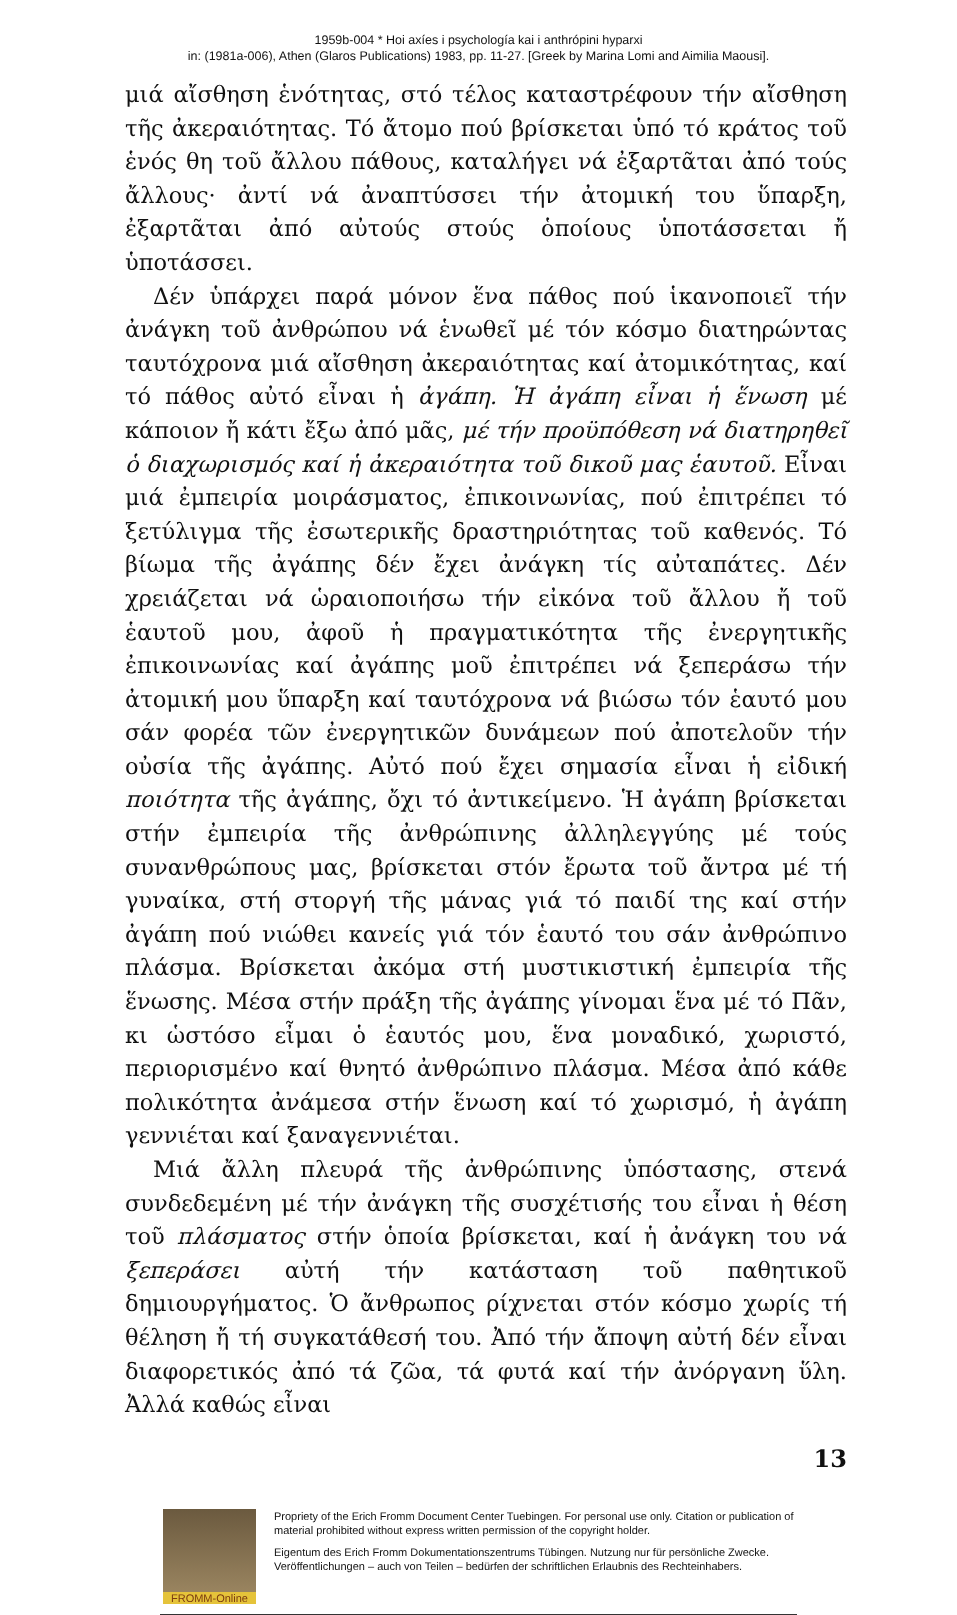1959b-004 * Hoi axíes i psychología kai i anthrópini hyparxi
in: (1981a-006), Athen (Glaros Publications) 1983, pp. 11-27. [Greek by Marina Lomi and Aimilia Maousi].
μιά αἴσθηση ἑνότητας, στό τέλος καταστρέφουν τήν αἴσθηση τῆς ἀκεραιότητας. Τό ἄτομο πού βρίσκεται ὑπό τό κράτος τοῦ ἑνός θη τοῦ ἄλλου πάθους, καταλήγει νά ἐξαρτᾶται ἀπό τούς ἄλλους· ἀντί νά ἀναπτύσσει τήν ἀτομική του ὕπαρξη, ἐξαρτᾶται ἀπό αὐτούς στούς ὁποίους ὑποτάσσεται ἤ ὑποτάσσει.
Δέν ὑπάρχει παρά μόνον ἕνα πάθος πού ἱκανοποιεῖ τήν ἀνάγκη τοῦ ἀνθρώπου νά ἑνωθεῖ μέ τόν κόσμο διατηρώντας ταυτόχρονα μιά αἴσθηση ἀκεραιότητας καί ἀτομικότητας, καί τό πάθος αὐτό εἶναι ἡ ἀγάπη. Ἡ ἀγάπη εἶναι ἡ ἕνωση μέ κάποιον ἤ κάτι ἔξω ἀπό μᾶς, μέ τήν προϋπόθεση νά διατηρηθεῖ ὁ διαχωρισμός καί ἡ ἀκεραιότητα τοῦ δικοῦ μας ἑαυτοῦ. Εἶναι μιά ἐμπειρία μοιράσματος, ἐπικοινωνίας, πού ἐπιτρέπει τό ξετύλιγμα τῆς ἐσωτερικῆς δραστηριότητας τοῦ καθενός. Τό βίωμα τῆς ἀγάπης δέν ἔχει ἀνάγκη τίς αὐταπάτες. Δέν χρειάζεται νά ὡραιοποιήσω τήν εἰκόνα τοῦ ἄλλου ἤ τοῦ ἑαυτοῦ μου, ἀφοῦ ἡ πραγματικότητα τῆς ἐνεργητικῆς ἐπικοινωνίας καί ἀγάπης μοῦ ἐπιτρέπει νά ξεπεράσω τήν ἀτομική μου ὕπαρξη καί ταυτόχρονα νά βιώσω τόν ἑαυτό μου σάν φορέα τῶν ἐνεργητικῶν δυνάμεων πού ἀποτελοῦν τήν οὐσία τῆς ἀγάπης. Αὐτό πού ἔχει σημασία εἶναι ἡ εἰδική ποιότητα τῆς ἀγάπης, ὄχι τό ἀντικείμενο. Ἡ ἀγάπη βρίσκεται στήν ἐμπειρία τῆς ἀνθρώπινης ἀλληλεγγύης μέ τούς συνανθρώπους μας, βρίσκεται στόν ἔρωτα τοῦ ἄντρα μέ τή γυναίκα, στή στοργή τῆς μάνας γιά τό παιδί της καί στήν ἀγάπη πού νιώθει κανείς γιά τόν ἑαυτό του σάν ἀνθρώπινο πλάσμα. Βρίσκεται ἀκόμα στή μυστικιστική ἐμπειρία τῆς ἕνωσης. Μέσα στήν πράξη τῆς ἀγάπης γίνομαι ἕνα μέ τό Πᾶν, κι ὡστόσο εἶμαι ὁ ἑαυτός μου, ἕνα μοναδικό, χωριστό, περιορισμένο καί θνητό ἀνθρώπινο πλάσμα. Μέσα ἀπό κάθε πολικότητα ἀνάμεσα στήν ἕνωση καί τό χωρισμό, ἡ ἀγάπη γεννιέται καί ξαναγεννιέται.
Μιά ἄλλη πλευρά τῆς ἀνθρώπινης ὑπόστασης, στενά συνδεδεμένη μέ τήν ἀνάγκη τῆς συσχέτισής του εἶναι ἡ θέση τοῦ πλάσματος στήν ὁποία βρίσκεται, καί ἡ ἀνάγκη του νά ξεπεράσει αὐτή τήν κατάσταση τοῦ παθητικοῦ δημιουργήματος. Ὁ ἄνθρωπος ρίχνεται στόν κόσμο χωρίς τή θέληση ἤ τή συγκατάθεσή του. Ἀπό τήν ἄποψη αὐτή δέν εἶναι διαφορετικός ἀπό τά ζῶα, τά φυτά καί τήν ἀνόργανη ὕλη. Ἀλλά καθώς εἶναι
13
FROMM-Online
Propriety of the Erich Fromm Document Center Tuebingen. For personal use only. Citation or publication of material prohibited without express written permission of the copyright holder.
Eigentum des Erich Fromm Dokumentationszentrums Tübingen. Nutzung nur für persönliche Zwecke. Veröffentlichungen – auch von Teilen – bedürfen der schriftlichen Erlaubnis des Rechteinhabers.